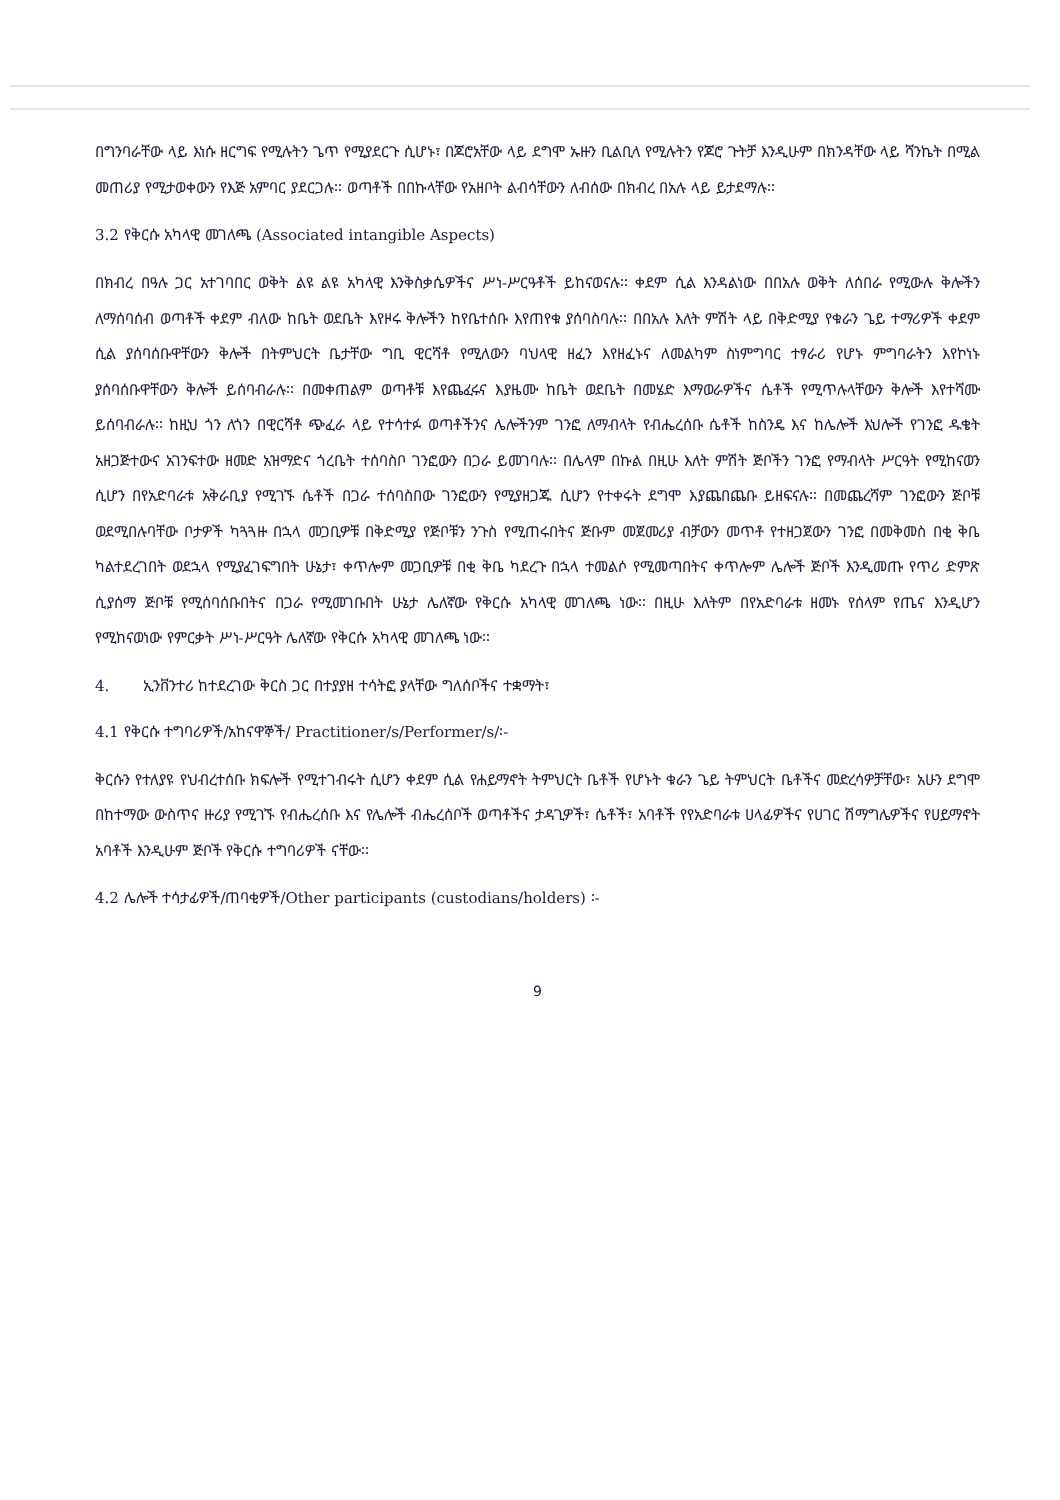በግንባራቸው ላይ እነሱ ዘርግፍ የሚሉትን ጌጥ የሚያደርጉ ሲሆኑ፣ በጆሮአቸው ላይ ደግሞ ኡዙን ቢልቢላ የሚሉትን የጆሮ ጉትቻ እንዲሁም በክንዳቸው ላይ ሻንኬት በሚል መጠሪያ የሚታወቀውን የእጅ አምባር ያደርጋሉ፡፡ ወጣቶች በበኩላቸው የአዘቦት ልብሳቸውን ለብሰው በክብረ በአሉ ላይ ይታደማሉ፡፡
3.2 የቅርሱ አካላዊ መገለጫ (Associated intangible Aspects)
በክብረ በዓሉ ጋር አተገባበር ወቅት ልዩ ልዩ አካላዊ እንቅስቃሴዎችና ሥነ-ሥርዓቶች ይከናወናሉ፡፡ ቀደም ሲል እንዳልነው በበአሉ ወቅት ለሰበራ የሚውሉ ቅሎችን ለማሰባሰብ ወጣቶች ቀደም ብለው ከቤት ወደቤት እየዞሩ ቅሎችን ከየቤተሰቡ እየጠየቁ ያሰባስባሉ፡፡ በበአሉ እለት ምሽት ላይ በቅድሚያ የቁራን ጌይ ተማሪዎች ቀደም ሲል ያሰባሰቡዋቸውን ቅሎች በትምህርት ቤታቸው ግቢ ዊርሻቶ የሚለውን ባህላዊ ዘፈን እየዘፈኑና ለመልካም ስነምግባር ተፃራሪ የሆኑ ምግባራትን እየኮነኑ ያሰባሰቡዋቸውን ቅሎች ይሰባብራሉ፡፡ በመቀጠልም ወጣቶቹ እየጨፈሩና እያዜሙ ከቤት ወደቤት በመሄድ እማወራዎችና ሴቶች የሚጥሉላቸውን ቅሎች እየተሻሙ ይሰባብራሉ፡፡ ከዚህ ጎን ለጎን በዊርሻቶ ጭፈራ ላይ የተሳተፉ ወጣቶችንና ሌሎችንም ገንፎ ለማብላት የብሔረሰቡ ሴቶች ከስንዴ እና ከሌሎች እህሎች የገንፎ ዱቄት አዘጋጅተውና አገንፍተው ዘመድ አዝማድና ጎረቤት ተሰባስቦ ገንፎውን በጋራ ይመገባሉ፡፡ በሌላም በኩል በዚሁ እለት ምሽት ጅቦችን ገንፎ የማብላት ሥርዓት የሚከናወን ሲሆን በየአድባራቱ አቅራቢያ የሚገኙ ሴቶች በጋራ ተሰባስበው ገንፎውን የሚያዘጋጁ ሲሆን የተቀሩት ደግሞ እያጨበጨቡ ይዘፍናሉ፡፡ በመጨረሻም ገንፎውን ጅቦቹ ወደሚበሉባቸው ቦታዎች ካጓጓዙ በኋላ መጋቢዎቹ በቅድሚያ የጅቦቹን ንጉስ የሚጠሩበትና ጅቡም መጀመሪያ ብቻውን መጥቶ የተዘጋጀውን ገንፎ በመቅመስ በቂ ቅቤ ካልተደረገበት ወደኋላ የሚያፈገፍግበት ሁኔታ፣ ቀጥሎም መጋቢዎቹ በቂ ቅቤ ካደረጉ በኋላ ተመልሶ የሚመጣበትና ቀጥሎም ሌሎች ጅቦች እንዲመጡ የጥሪ ድምጽ ሲያሰማ ጅቦቹ የሚሰባሰቡበትና በጋራ የሚመገቡበት ሁኔታ ሌለኛው የቅርሱ አካላዊ መገለጫ ነው፡፡ በዚሁ እለትም በየአድባራቱ ዘመኑ የሰላም የጤና እንዲሆን የሚከናወነው የምርቃት ሥነ-ሥርዓት ሌለኛው የቅርሱ አካላዊ መገለጫ ነው፡፡
4. ኢንቨንተሪ ከተደረገው ቅርስ ጋር በተያያዘ ተሳትፎ ያላቸው ግለሰቦችና ተቋማት፣
4.1 የቅርሱ ተግባሪዎች/አከናዋኞች/ Practitioner/s/Performer/s/፡-
ቅርሱን የተለያዩ የህብረተሰቡ ክፍሎች የሚተገብሩት ሲሆን ቀደም ሲል የሐይማኖት ትምህርት ቤቶች የሆኑት ቁራን ጌይ ትምህርት ቤቶችና መድረሳዎቻቸው፣ አሁን ደግሞ በከተማው ውስጥና ዙሪያ የሚገኙ የብሔረሰቡ እና የሌሎች ብሔረሰቦች ወጣቶችና ታዳጊዎች፣ ሴቶች፣ አባቶች የየአድባራቱ ሀላፊዎችና የሀገር ሽማግሌዎችና የሀይማኖት አባቶች እንዲሁም ጅቦች የቅርሱ ተግባሪዎች ናቸው፡፡
4.2 ሌሎች ተሳታፊዎች/ጠባቂዎች/Other participants (custodians/holders) ፡-
9